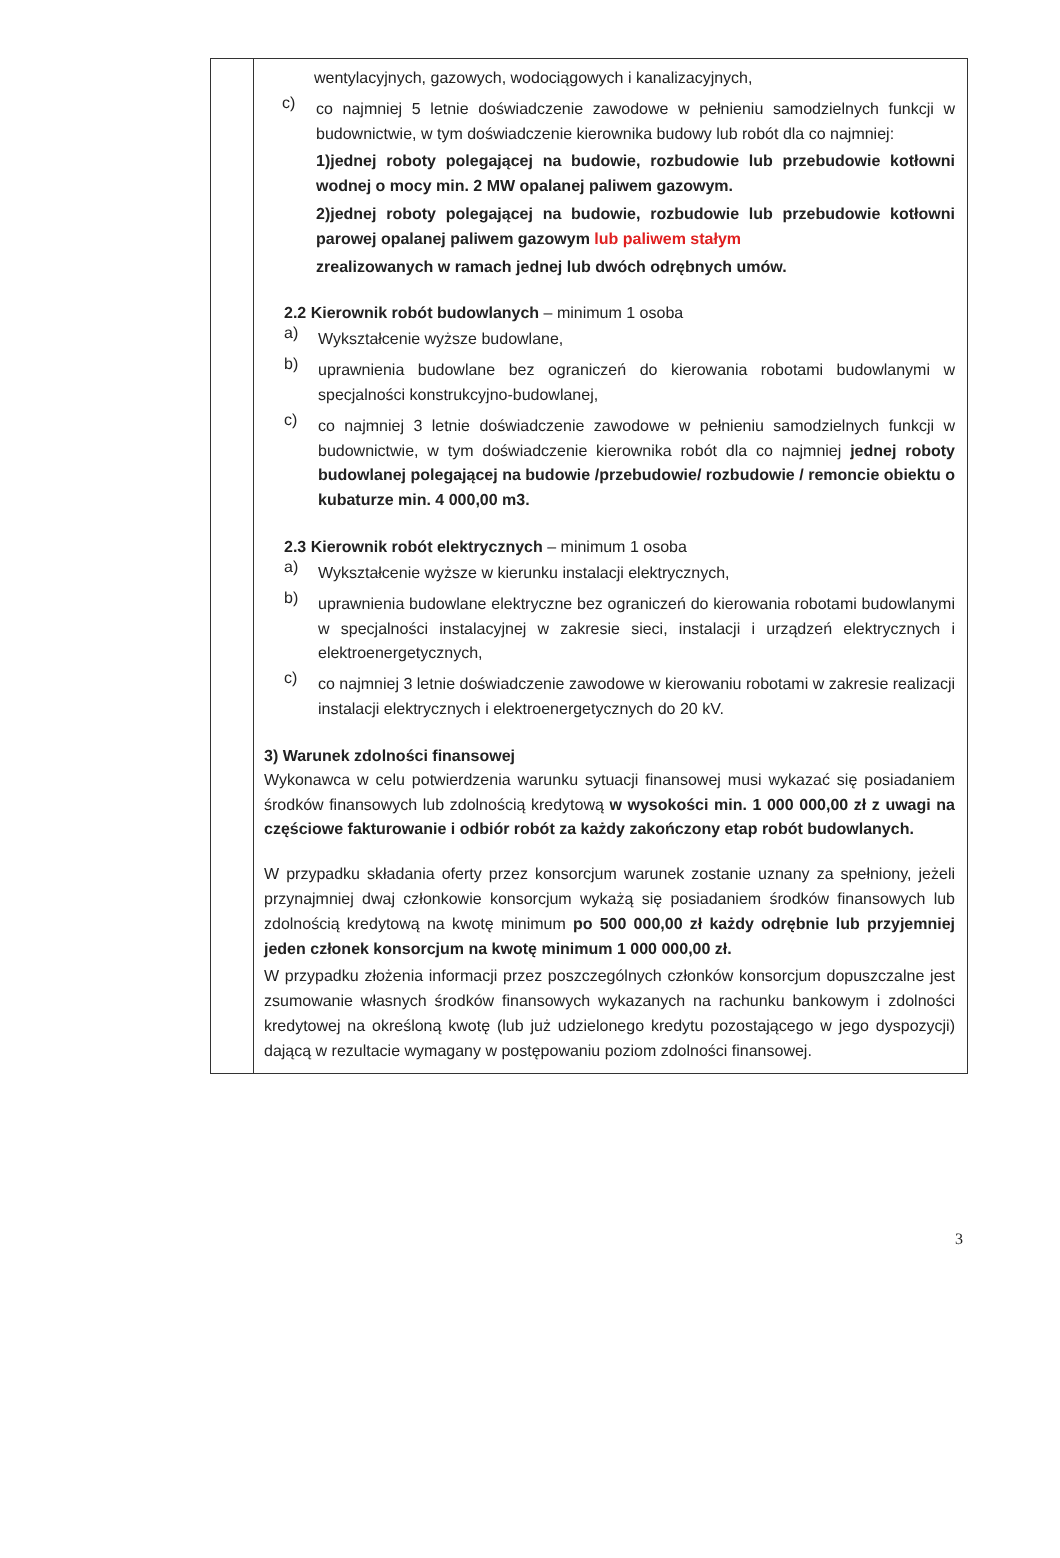| | wentylacyjnych, gazowych, wodociągowych i kanalizacyjnych, c) co najmniej 5 letnie doświadczenie zawodowe w pełnieniu samodzielnych funkcji w budownictwie, w tym doświadczenie kierownika budowy lub robót dla co najmniej: 1)jednej roboty polegającej na budowie, rozbudowie lub przebudowie kotłowni wodnej o mocy min. 2 MW opalanej paliwem gazowym. 2)jednej roboty polegającej na budowie, rozbudowie lub przebudowie kotłowni parowej opalanej paliwem gazowym lub paliwem stałym zrealizowanych w ramach jednej lub dwóch odrębnych umów. 2.2 Kierownik robót budowlanych – minimum 1 osoba a) Wykształcenie wyższe budowlane, b) uprawnienia budowlane bez ograniczeń do kierowania robotami budowlanymi w specjalności konstrukcyjno-budowlanej, c) co najmniej 3 letnie doświadczenie zawodowe w pełnieniu samodzielnych funkcji w budownictwie, w tym doświadczenie kierownika robót dla co najmniej jednej roboty budowlanej polegającej na budowie /przebudowie/ rozbudowie / remoncie obiektu o kubaturze min. 4 000,00 m3. 2.3 Kierownik robót elektrycznych – minimum 1 osoba a) Wykształcenie wyższe w kierunku instalacji elektrycznych, b) uprawnienia budowlane elektryczne bez ograniczeń do kierowania robotami budowlanymi w specjalności instalacyjnej w zakresie sieci, instalacji i urządzeń elektrycznych i elektroenergetycznych, c) co najmniej 3 letnie doświadczenie zawodowe w kierowaniu robotami w zakresie realizacji instalacji elektrycznych i elektroenergetycznych do 20 kV. 3) Warunek zdolności finansowej Wykonawca w celu potwierdzenia warunku sytuacji finansowej musi wykazać się posiadaniem środków finansowych lub zdolnością kredytową w wysokości min. 1 000 000,00 zł z uwagi na częściowe fakturowanie i odbiór robót za każdy zakończony etap robót budowlanych. W przypadku składania oferty przez konsorcjum warunek zostanie uznany za spełniony, jeżeli przynajmniej dwaj członkowie konsorcjum wykażą się posiadaniem środków finansowych lub zdolnością kredytową na kwotę minimum po 500 000,00 zł każdy odrębnie lub przyjemniej jeden członek konsorcjum na kwotę minimum 1 000 000,00 zł. W przypadku złożenia informacji przez poszczególnych członków konsorcjum dopuszczalne jest zsumowanie własnych środków finansowych wykazanych na rachunku bankowym i zdolności kredytowej na określoną kwotę (lub już udzielonego kredytu pozostającego w jego dyspozycji) dającą w rezultacie wymagany w postępowaniu poziom zdolności finansowej. |
3